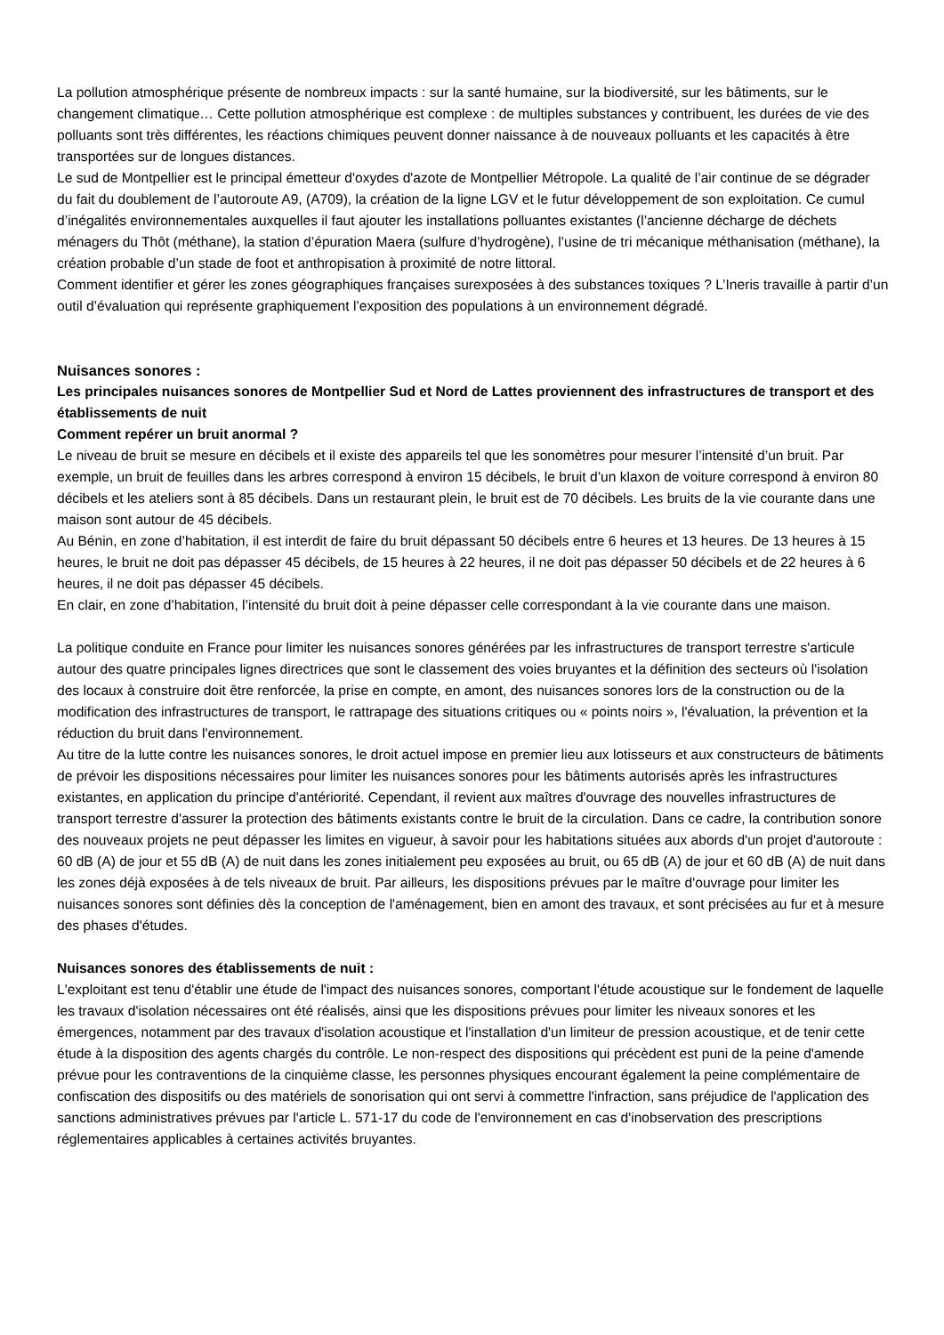La pollution atmosphérique présente de nombreux impacts : sur la santé humaine, sur la biodiversité, sur les bâtiments, sur le changement climatique… Cette pollution atmosphérique est complexe : de multiples substances y contribuent, les durées de vie des polluants sont très différentes, les réactions chimiques peuvent donner naissance à de nouveaux polluants et les capacités à être transportées sur de longues distances.
Le sud de Montpellier est le principal émetteur d'oxydes d'azote de Montpellier Métropole. La qualité de l’air continue de se dégrader du fait du doublement de l’autoroute A9, (A709), la création de la ligne LGV et le futur développement de son exploitation. Ce cumul d’inégalités environnementales auxquelles il faut ajouter les installations polluantes existantes (l’ancienne décharge de déchets ménagers du Thôt (méthane), la station d’épuration Maera (sulfure d’hydrogène), l’usine de tri mécanique méthanisation (méthane), la création probable d’un stade de foot et anthropisation à proximité de notre littoral.
Comment identifier et gérer les zones géographiques françaises surexposées à des substances toxiques ? L’Ineris travaille à partir d’un outil d’évaluation qui représente graphiquement l’exposition des populations à un environnement dégradé.
Nuisances sonores :
Les principales nuisances sonores de Montpellier Sud et Nord de Lattes proviennent des infrastructures de transport et des établissements de nuit
Comment repérer un bruit anormal ?
Le niveau de bruit se mesure en décibels et il existe des appareils tel que les sonomètres pour mesurer l’intensité d’un bruit. Par exemple, un bruit de feuilles dans les arbres correspond à environ 15 décibels, le bruit d’un klaxon de voiture correspond à environ 80 décibels et les ateliers sont à 85 décibels. Dans un restaurant plein, le bruit est de 70 décibels. Les bruits de la vie courante dans une maison sont autour de 45 décibels.
Au Bénin, en zone d’habitation, il est interdit de faire du bruit dépassant 50 décibels entre 6 heures et 13 heures. De 13 heures à 15 heures, le bruit ne doit pas dépasser 45 décibels, de 15 heures à 22 heures, il ne doit pas dépasser 50 décibels et de 22 heures à 6 heures, il ne doit pas dépasser 45 décibels.
En clair, en zone d’habitation, l’intensité du bruit doit à peine dépasser celle correspondant à la vie courante dans une maison.
La politique conduite en France pour limiter les nuisances sonores générées par les infrastructures de transport terrestre s'articule autour des quatre principales lignes directrices que sont le classement des voies bruyantes et la définition des secteurs où l'isolation des locaux à construire doit être renforcée, la prise en compte, en amont, des nuisances sonores lors de la construction ou de la modification des infrastructures de transport, le rattrapage des situations critiques ou « points noirs », l'évaluation, la prévention et la réduction du bruit dans l'environnement.
Au titre de la lutte contre les nuisances sonores, le droit actuel impose en premier lieu aux lotisseurs et aux constructeurs de bâtiments de prévoir les dispositions nécessaires pour limiter les nuisances sonores pour les bâtiments autorisés après les infrastructures existantes, en application du principe d'antériorité. Cependant, il revient aux maîtres d'ouvrage des nouvelles infrastructures de transport terrestre d'assurer la protection des bâtiments existants contre le bruit de la circulation. Dans ce cadre, la contribution sonore des nouveaux projets ne peut dépasser les limites en vigueur, à savoir pour les habitations situées aux abords d'un projet d'autoroute : 60 dB (A) de jour et 55 dB (A) de nuit dans les zones initialement peu exposées au bruit, ou 65 dB (A) de jour et 60 dB (A) de nuit dans les zones déjà exposées à de tels niveaux de bruit. Par ailleurs, les dispositions prévues par le maître d'ouvrage pour limiter les nuisances sonores sont définies dès la conception de l'aménagement, bien en amont des travaux, et sont précisées au fur et à mesure des phases d'études.
Nuisances sonores des établissements de nuit :
L'exploitant est tenu d'établir une étude de l'impact des nuisances sonores, comportant l'étude acoustique sur le fondement de laquelle les travaux d'isolation nécessaires ont été réalisés, ainsi que les dispositions prévues pour limiter les niveaux sonores et les émergences, notamment par des travaux d'isolation acoustique et l'installation d'un limiteur de pression acoustique, et de tenir cette étude à la disposition des agents chargés du contrôle. Le non-respect des dispositions qui précèdent est puni de la peine d'amende prévue pour les contraventions de la cinquième classe, les personnes physiques encourant également la peine complémentaire de confiscation des dispositifs ou des matériels de sonorisation qui ont servi à commettre l'infraction, sans préjudice de l'application des sanctions administratives prévues par l'article L. 571-17 du code de l'environnement en cas d'inobservation des prescriptions réglementaires applicables à certaines activités bruyantes.